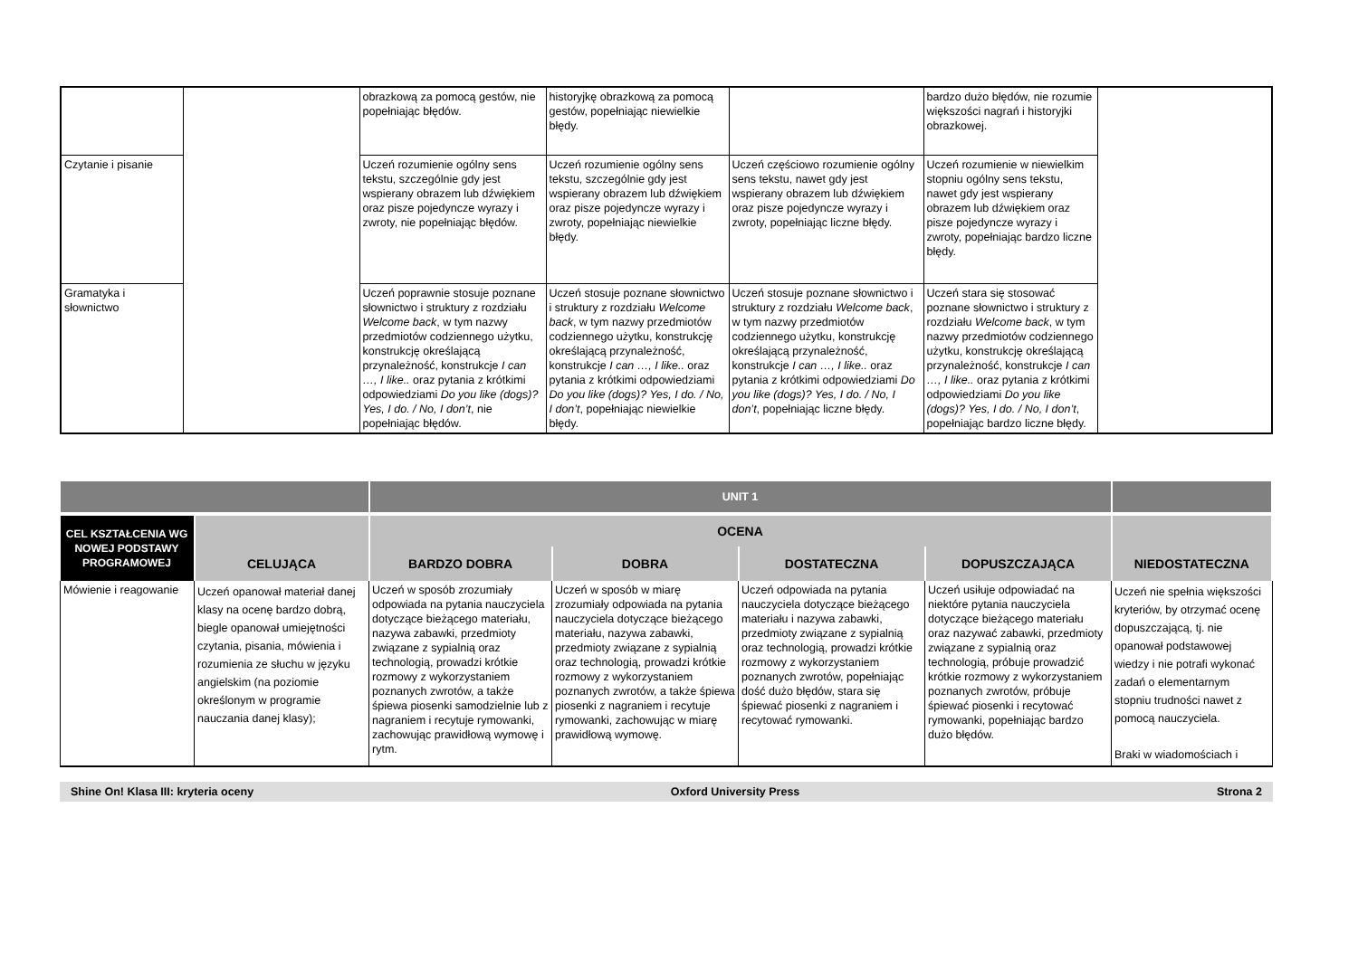| | | obrazkową za pomocą gestów, nie popełniając błędów. | historyjkę obrazkową za pomocą gestów, popełniając niewielkie błędy. | | bardzo dużo błędów, nie rozumie większości nagrań i historyjki obrazkowej. | |
| Czytanie i pisanie | | Uczeń rozumienie ogólny sens tekstu, szczególnie gdy jest wspierany obrazem lub dźwiękiem oraz pisze pojedyncze wyrazy i zwroty, nie popełniając błędów. | Uczeń rozumienie ogólny sens tekstu, szczególnie gdy jest wspierany obrazem lub dźwiękiem oraz pisze pojedyncze wyrazy i zwroty, popełniając niewielkie błędy. | Uczeń częściowo rozumienie ogólny sens tekstu, nawet gdy jest wspierany obrazem lub dźwiękiem oraz pisze pojedyncze wyrazy i zwroty, popełniając liczne błędy. | Uczeń rozumienie w niewielkim stopniu ogólny sens tekstu, nawet gdy jest wspierany obrazem lub dźwiękiem oraz pisze pojedyncze wyrazy i zwroty, popełniając bardzo liczne błędy. | |
| Gramatyka i słownictwo | | Uczeń poprawnie stosuje poznane słownictwo i struktury z rozdziału Welcome back , w tym nazwy przedmiotów codziennego użytku, konstrukcję określającą przynależność, konstrukcje I can …, I like.. oraz pytania z krótkimi odpowiedziami Do you like (dogs)? Yes, I do. / No, I don’t , nie popełniając błędów. | Uczeń stosuje poznane słownictwo i struktury z rozdziału Welcome back , w tym nazwy przedmiotów codziennego użytku, konstrukcję określającą przynależność, konstrukcje I can …, I like.. oraz pytania z krótkimi odpowiedziami Do you like (dogs)? Yes, I do. / No, I don’t , popełniając niewielkie błędy. | Uczeń stosuje poznane słownictwo i struktury z rozdziału Welcome back , w tym nazwy przedmiotów codziennego użytku, konstrukcję określającą przynależność, konstrukcje I can …, I like.. oraz pytania z krótkimi odpowiedziami Do you like (dogs)? Yes, I do. / No, I don’t , popełniając liczne błędy. | Uczeń stara się stosować poznane słownictwo i struktury z rozdziału Welcome back , w tym nazwy przedmiotów codziennego użytku, konstrukcję określającą przynależność, konstrukcje I can …, I like.. oraz pytania z krótkimi odpowiedziami Do you like (dogs)? Yes, I do. / No, I don’t , popełniając bardzo liczne błędy. | |
| | | UNIT 1 | | | | |
| CEL KSZTAŁCENIA WG NOWEJ PODSTAWY PROGRAMOWEJ | | OCENA | | | | |
| | CELUJĄCA | BARDZO DOBRA | DOBRA | DOSTATECZNA | DOPUSZCZAJĄCA | NIEDOSTATECZNA |
| Mówienie i reagowanie | Uczeń opanował materiał danej klasy na ocenę bardzo dobrą, biegle opanował umiejętności czytania, pisania, mówienia i rozumienia ze słuchu w języku angielskim (na poziomie określonym w programie nauczania danej klasy); | Uczeń w sposób zrozumiały odpowiada na pytania nauczyciela dotyczące bieżącego materiału, nazywa zabawki, przedmioty związane z sypialnią oraz technologią, prowadzi krótkie rozmowy z wykorzystaniem poznanych zwrotów, a także śpiewa piosenki samodzielnie lub z nagraniem i recytuje rymowanki, zachowując prawidłową wymowę i rytm. | Uczeń w sposób w miarę zrozumiały odpowiada na pytania nauczyciela dotyczące bieżącego materiału, nazywa zabawki, przedmioty związane z sypialnią oraz technologią, prowadzi krótkie rozmowy z wykorzystaniem poznanych zwrotów, a także śpiewa piosenki z nagraniem i recytuje rymowanki, zachowując w miarę prawidłową wymowę. | Uczeń odpowiada na pytania nauczyciela dotyczące bieżącego materiału i nazywa zabawki, przedmioty związane z sypialnią oraz technologią, prowadzi krótkie rozmowy z wykorzystaniem poznanych zwrotów, popełniając dość dużo błędów, stara się śpiewać piosenki z nagraniem i recytować rymowanki. | Uczeń usiłuje odpowiadać na niektóre pytania nauczyciela dotyczące bieżącego materiału oraz nazywać zabawki, przedmioty związane z sypialnią oraz technologią, próbuje prowadzić krótkie rozmowy z wykorzystaniem poznanych zwrotów, próbuje śpiewać piosenki i recytować rymowanki, popełniając bardzo dużo błędów. | Uczeń nie spełnia większości kryteriów, by otrzymać ocenę dopuszczającą, tj. nie opanował podstawowej wiedzy i nie potrafi wykonać zadań o elementarnym stopniu trudności nawet z pomocą nauczyciela. Braki w wiadomościach i |
Shine On! Klasa III: kryteria oceny Oxford University Press Strona 2